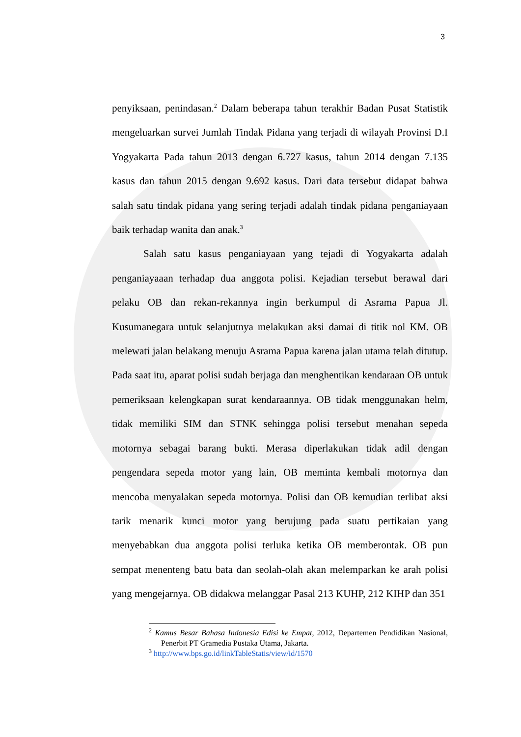3
penyiksaan, penindasan.<sup>2</sup> Dalam beberapa tahun terakhir Badan Pusat Statistik mengeluarkan survei Jumlah Tindak Pidana yang terjadi di wilayah Provinsi D.I Yogyakarta Pada tahun 2013 dengan 6.727 kasus, tahun 2014 dengan 7.135 kasus dan tahun 2015 dengan 9.692 kasus. Dari data tersebut didapat bahwa salah satu tindak pidana yang sering terjadi adalah tindak pidana penganiayaan baik terhadap wanita dan anak.<sup>3</sup>
Salah satu kasus penganiayaan yang tejadi di Yogyakarta adalah penganiayaaan terhadap dua anggota polisi. Kejadian tersebut berawal dari pelaku OB dan rekan-rekannya ingin berkumpul di Asrama Papua Jl. Kusumanegara untuk selanjutnya melakukan aksi damai di titik nol KM. OB melewati jalan belakang menuju Asrama Papua karena jalan utama telah ditutup. Pada saat itu, aparat polisi sudah berjaga dan menghentikan kendaraan OB untuk pemeriksaan kelengkapan surat kendaraannya. OB tidak menggunakan helm, tidak memiliki SIM dan STNK sehingga polisi tersebut menahan sepeda motornya sebagai barang bukti. Merasa diperlakukan tidak adil dengan pengendara sepeda motor yang lain, OB meminta kembali motornya dan mencoba menyalakan sepeda motornya. Polisi dan OB kemudian terlibat aksi tarik menarik kunci motor yang berujung pada suatu pertikaian yang menyebabkan dua anggota polisi terluka ketika OB memberontak. OB pun sempat menenteng batu bata dan seolah-olah akan melemparkan ke arah polisi yang mengejarnya. OB didakwa melanggar Pasal 213 KUHP, 212 KIHP dan 351
<sup>2</sup> Kamus Besar Bahasa Indonesia Edisi ke Empat, 2012, Departemen Pendidikan Nasional, Penerbit PT Gramedia Pustaka Utama, Jakarta.
<sup>3</sup> http://www.bps.go.id/linkTableStatis/view/id/1570